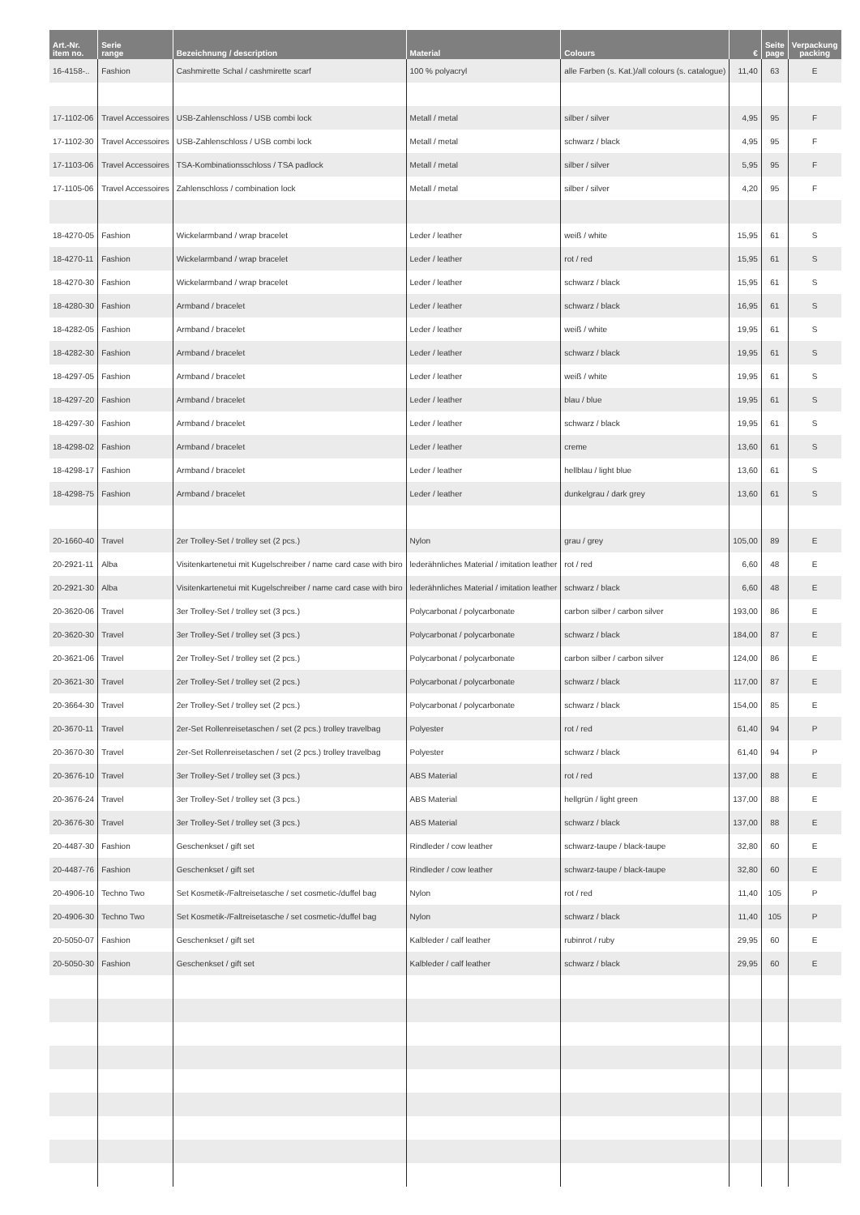| Art.-Nr. item no. | Serie range | Bezeichnung / description | Material | Colours | € | Seite page | Verpackung packing |
| --- | --- | --- | --- | --- | --- | --- | --- |
| 16-4158-.. | Fashion | Cashmirette Schal / cashmirette scarf | 100 % polyacryl | alle Farben (s. Kat.)/all colours (s. catalogue) | 11,40 | 63 | E |
| 17-1102-06 | Travel Accessoires | USB-Zahlenschloss / USB combi lock | Metall / metal | silber / silver | 4,95 | 95 | F |
| 17-1102-30 | Travel Accessoires | USB-Zahlenschloss / USB combi lock | Metall / metal | schwarz / black | 4,95 | 95 | F |
| 17-1103-06 | Travel Accessoires | TSA-Kombinationsschloss / TSA padlock | Metall / metal | silber / silver | 5,95 | 95 | F |
| 17-1105-06 | Travel Accessoires | Zahlenschloss / combination lock | Metall / metal | silber / silver | 4,20 | 95 | F |
| 18-4270-05 | Fashion | Wickelarmband / wrap bracelet | Leder / leather | weiß / white | 15,95 | 61 | S |
| 18-4270-11 | Fashion | Wickelarmband / wrap bracelet | Leder / leather | rot / red | 15,95 | 61 | S |
| 18-4270-30 | Fashion | Wickelarmband / wrap bracelet | Leder / leather | schwarz / black | 15,95 | 61 | S |
| 18-4280-30 | Fashion | Armband / bracelet | Leder / leather | schwarz / black | 16,95 | 61 | S |
| 18-4282-05 | Fashion | Armband / bracelet | Leder / leather | weiß / white | 19,95 | 61 | S |
| 18-4282-30 | Fashion | Armband / bracelet | Leder / leather | schwarz / black | 19,95 | 61 | S |
| 18-4297-05 | Fashion | Armband / bracelet | Leder / leather | weiß / white | 19,95 | 61 | S |
| 18-4297-20 | Fashion | Armband / bracelet | Leder / leather | blau / blue | 19,95 | 61 | S |
| 18-4297-30 | Fashion | Armband / bracelet | Leder / leather | schwarz / black | 19,95 | 61 | S |
| 18-4298-02 | Fashion | Armband / bracelet | Leder / leather | creme | 13,60 | 61 | S |
| 18-4298-17 | Fashion | Armband / bracelet | Leder / leather | hellblau / light blue | 13,60 | 61 | S |
| 18-4298-75 | Fashion | Armband / bracelet | Leder / leather | dunkelgrau / dark grey | 13,60 | 61 | S |
| 20-1660-40 | Travel | 2er Trolley-Set / trolley set (2 pcs.) | Nylon | grau / grey | 105,00 | 89 | E |
| 20-2921-11 | Alba | Visitenkartenetui mit Kugelschreiber / name card case with biro | lederähnliches Material / imitation leather | rot / red | 6,60 | 48 | E |
| 20-2921-30 | Alba | Visitenkartenetui mit Kugelschreiber / name card case with biro | lederähnliches Material / imitation leather | schwarz / black | 6,60 | 48 | E |
| 20-3620-06 | Travel | 3er Trolley-Set / trolley set (3 pcs.) | Polycarbonat / polycarbonate | carbon silber / carbon silver | 193,00 | 86 | E |
| 20-3620-30 | Travel | 3er Trolley-Set / trolley set (3 pcs.) | Polycarbonat / polycarbonate | schwarz / black | 184,00 | 87 | E |
| 20-3621-06 | Travel | 2er Trolley-Set / trolley set (2 pcs.) | Polycarbonat / polycarbonate | carbon silber / carbon silver | 124,00 | 86 | E |
| 20-3621-30 | Travel | 2er Trolley-Set / trolley set (2 pcs.) | Polycarbonat / polycarbonate | schwarz / black | 117,00 | 87 | E |
| 20-3664-30 | Travel | 2er Trolley-Set / trolley set (2 pcs.) | Polycarbonat / polycarbonate | schwarz / black | 154,00 | 85 | E |
| 20-3670-11 | Travel | 2er-Set Rollenreisetaschen / set (2 pcs.) trolley travelbag | Polyester | rot / red | 61,40 | 94 | P |
| 20-3670-30 | Travel | 2er-Set Rollenreisetaschen / set (2 pcs.) trolley travelbag | Polyester | schwarz / black | 61,40 | 94 | P |
| 20-3676-10 | Travel | 3er Trolley-Set / trolley set (3 pcs.) | ABS Material | rot / red | 137,00 | 88 | E |
| 20-3676-24 | Travel | 3er Trolley-Set / trolley set (3 pcs.) | ABS Material | hellgrün / light green | 137,00 | 88 | E |
| 20-3676-30 | Travel | 3er Trolley-Set / trolley set (3 pcs.) | ABS Material | schwarz / black | 137,00 | 88 | E |
| 20-4487-30 | Fashion | Geschenkset / gift set | Rindleder / cow leather | schwarz-taupe / black-taupe | 32,80 | 60 | E |
| 20-4487-76 | Fashion | Geschenkset / gift set | Rindleder / cow leather | schwarz-taupe / black-taupe | 32,80 | 60 | E |
| 20-4906-10 | Techno Two | Set Kosmetik-/Faltreisetasche / set cosmetic-/duffel bag | Nylon | rot / red | 11,40 | 105 | P |
| 20-4906-30 | Techno Two | Set Kosmetik-/Faltreisetasche / set cosmetic-/duffel bag | Nylon | schwarz / black | 11,40 | 105 | P |
| 20-5050-07 | Fashion | Geschenkset / gift set | Kalbleder / calf leather | rubinrot / ruby | 29,95 | 60 | E |
| 20-5050-30 | Fashion | Geschenkset / gift set | Kalbleder / calf leather | schwarz / black | 29,95 | 60 | E |